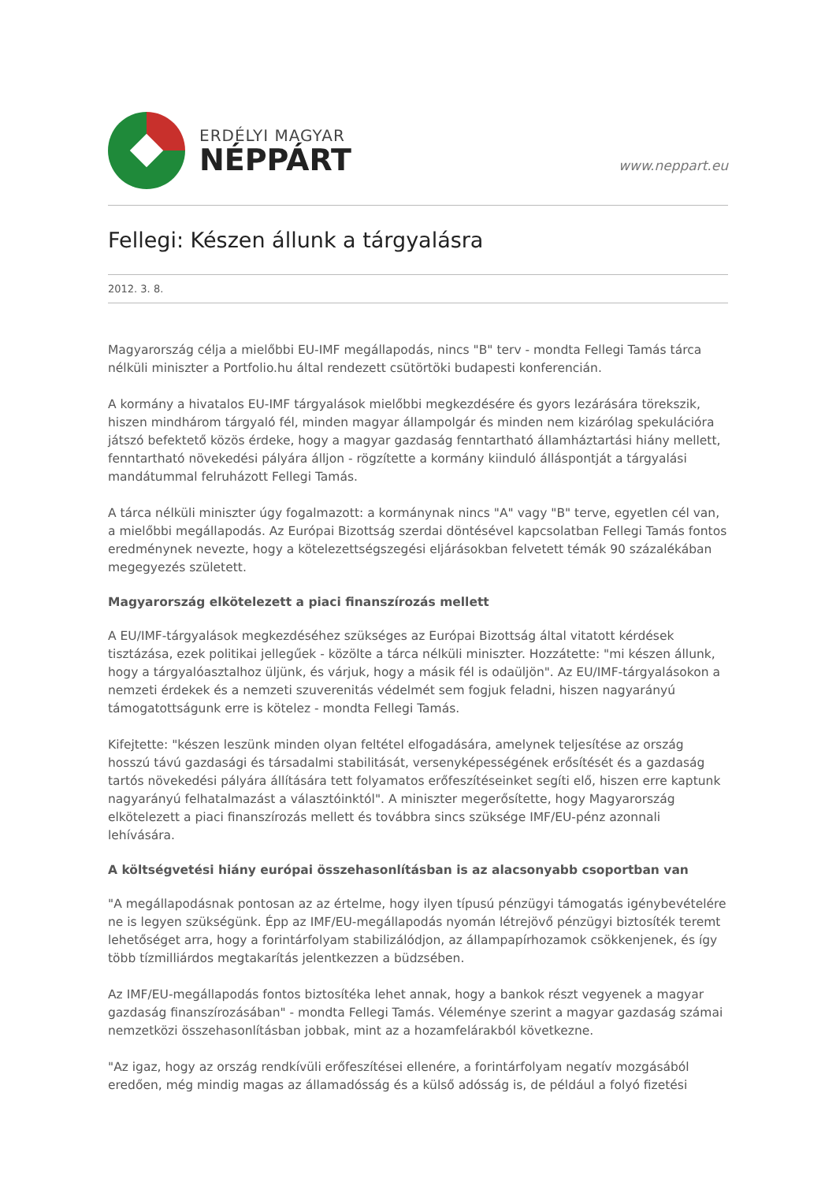ERDÉLYI MAGYAR
NÉPPÁRT
www.neppart.eu
Fellegi: Készen állunk a tárgyalásra
2012. 3. 8.
Magyarország célja a mielőbbi EU-IMF megállapodás, nincs "B" terv - mondta Fellegi Tamás tárca nélküli miniszter a Portfolio.hu által rendezett csütörtöki budapesti konferencián.
A kormány a hivatalos EU-IMF tárgyalások mielőbbi megkezdésére és gyors lezárására törekszik, hiszen mindhárom tárgyaló fél, minden magyar állampolgár és minden nem kizárólag spekulációra játszó befektető közös érdeke, hogy a magyar gazdaság fenntartható államháztartási hiány mellett, fenntartható növekedési pályára álljon - rögzítette a kormány kiinduló álláspontját a tárgyalási mandátummal felruházott Fellegi Tamás.
A tárca nélküli miniszter úgy fogalmazott: a kormánynak nincs "A" vagy "B" terve, egyetlen cél van, a mielőbbi megállapodás. Az Európai Bizottság szerdai döntésével kapcsolatban Fellegi Tamás fontos eredménynek nevezte, hogy a kötelezettségszegési eljárásokban felvetett témák 90 százalékában megegyezés született.
Magyarország elkötelezett a piaci finanszírozás mellett
A EU/IMF-tárgyalások megkezdéséhez szükséges az Európai Bizottság által vitatott kérdések tisztázása, ezek politikai jellegűek - közölte a tárca nélküli miniszter. Hozzátette: "mi készen állunk, hogy a tárgyalóasztalhoz üljünk, és várjuk, hogy a másik fél is odaüljön". Az EU/IMF-tárgyalásokon a nemzeti érdekek és a nemzeti szuverenitás védelmét sem fogjuk feladni, hiszen nagyarányú támogatottságunk erre is kötelez - mondta Fellegi Tamás.
Kifejtette: "készen leszünk minden olyan feltétel elfogadására, amelynek teljesítése az ország hosszú távú gazdasági és társadalmi stabilitását, versenyképességének erősítését és a gazdaság tartós növekedési pályára állítására tett folyamatos erőfeszítéseinket segíti elő, hiszen erre kaptunk nagyarányú felhatalmazást a választóinktól". A miniszter megerősítette, hogy Magyarország elkötelezett a piaci finanszírozás mellett és továbbra sincs szüksége IMF/EU-pénz azonnali lehívására.
A költségvetési hiány európai összehasonlításban is az alacsonyabb csoportban van
"A megállapodásnak pontosan az az értelme, hogy ilyen típusú pénzügyi támogatás igénybevételére ne is legyen szükségünk. Épp az IMF/EU-megállapodás nyomán létrejövő pénzügyi biztosíték teremt lehetőséget arra, hogy a forintárfolyam stabilizálódjon, az állampapírhozamok csökkenjenek, és így több tízmilliárdos megtakarítás jelentkezzen a büdzsében.
Az IMF/EU-megállapodás fontos biztosítéka lehet annak, hogy a bankok részt vegyenek a magyar gazdaság finanszírozásában" - mondta Fellegi Tamás. Véleménye szerint a magyar gazdaság számai nemzetközi összehasonlításban jobbak, mint az a hozamfelárakból következne.
"Az igaz, hogy az ország rendkívüli erőfeszítései ellenére, a forintárfolyam negatív mozgásából eredően, még mindig magas az államadósság és a külső adósság is, de például a folyó fizetési